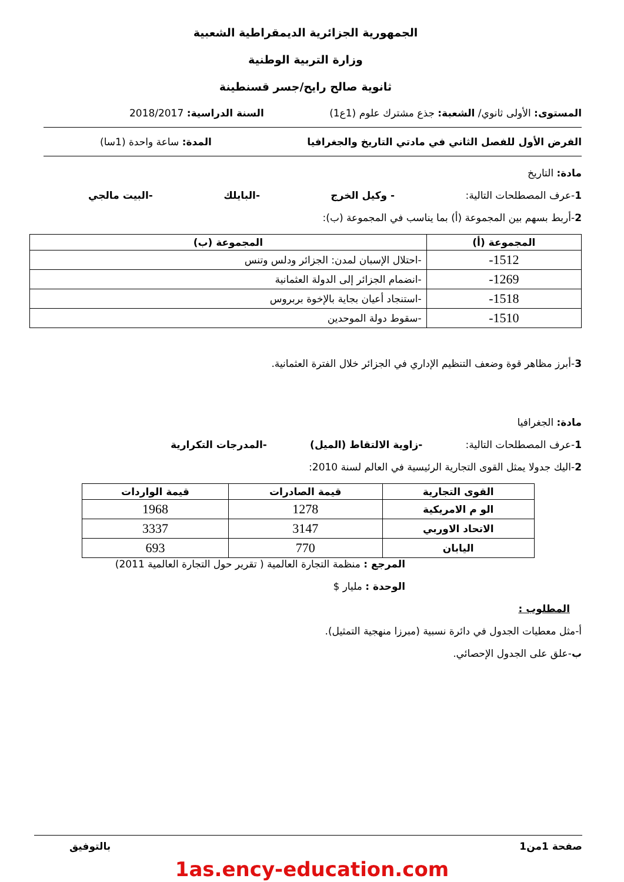الجمهورية الجزائرية الديمقراطية الشعبية
وزارة التربية الوطنية
ثانوية صالح رايح/جسر قسنطينة
المستوى: الأولى ثانوي/ الشعبة: جذع مشترك علوم (1ع1) السنة الدراسية: 2018/2017
الفرض الأول للفصل الثاني في مادتي التاريخ والجغرافيا المدة: ساعة واحدة (1سا)
مادة: التاريخ
1-عرف المصطلحات التالية: - وكيل الخرج -البايلك -البيت مالجي
2-أربط بسهم بين المجموعة (أ) بما يناسب في المجموعة (ب):
| المجموعة (أ) | المجموعة (ب) |
| --- | --- |
| 1512- | -احتلال الإسبان لمدن: الجزائر ودلس وتنس |
| 1269- | -انضمام الجزائر إلى الدولة العثمانية |
| 1518- | -استنجاد أعيان بجاية بالإخوة بربروس |
| 1510- | -سقوط دولة الموحدين |
3-أبرز مظاهر قوة وضعف التنظيم الإداري في الجزائر خلال الفترة العثمانية.
مادة: الجغرافيا
1-عرف المصطلحات التالية: -زاوية الالتقاط (الميل) -المدرجات التكرارية
2-اليك جدولا يمثل القوى التجارية الرئيسية في العالم لسنة 2010:
| القوى التجارية | قيمة الصادرات | قيمة الواردات |
| --- | --- | --- |
| الو م الامريكية | 1278 | 1968 |
| الاتحاد الاوربي | 3147 | 3337 |
| اليابان | 770 | 693 |
المرجع : منظمة التجارة العالمية ( تقرير حول التجارة العالمية 2011)
الوحدة : مليار $
المطلوب :
أ-مثل معطيات الجدول في دائرة نسبية (مبرزا منهجية التمثيل).
ب-علق على الجدول الإحصائي.
صفحة 1من1 بالتوفيق
1as.ency-education.com